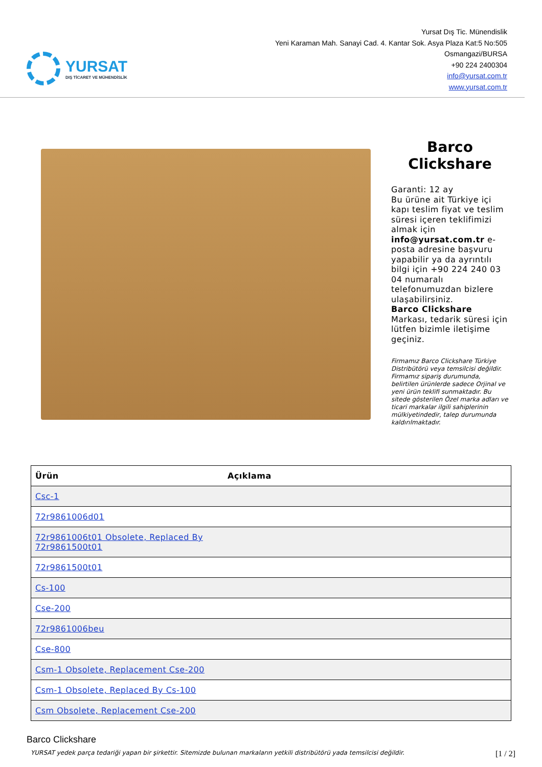YURSAT
DIŞ TİCARET VE MÜHENDİSLİK
Yursat Dış Tic. Münendislik
Yeni Karaman Mah. Sanayi Cad. 4. Kantar Sok. Asya Plaza Kat:5 No:505
Osmangazi/BURSA
+90 224 2400304
info@yursat.com.tr
www.yursat.com.tr
Barco
Clickshare
Garanti: 12 ay
Bu ürüne ait Türkiye içi kapı teslim fiyat ve teslim süresi içeren teklifimizi almak için info@yursat.com.tr e-posta adresine başvuru yapabilir ya da ayrıntılı bilgi için +90 224 240 03 04 numaralı telefonumuzdan bizlere ulaşabilirsiniz.
Barco Clickshare Markası, tedarik süresi için lütfen bizimle iletişime geçiniz.
Firmamız Barco Clickshare Türkiye Distribütörü veya temsilcisi değildir. Firmamız sipariş durumunda, belirtilen ürünlerde sadece Orjinal ve yeni ürün teklifi sunmaktadır. Bu sitede gösterilen Özel marka adları ve ticari markalar ilgili sahiplerinin mülkiyetindedir, talep durumunda kaldırılmaktadır.
| Ürün | Açıklama |
| --- | --- |
| Csc-1 | |
| 72r9861006d01 | |
| 72r9861006t01 Obsolete, Replaced By 72r9861500t01 | |
| 72r9861500t01 | |
| Cs-100 | |
| Cse-200 | |
| 72r9861006beu | |
| Cse-800 | |
| Csm-1 Obsolete, Replacement Cse-200 | |
| Csm-1 Obsolete, Replaced By Cs-100 | |
| Csm Obsolete, Replacement Cse-200 | |
Barco Clickshare
YURSAT yedek parça tedariği yapan bir şirkettir. Sitemizde bulunan markaların yetkili distribütörü yada temsilcisi değildir. [1 / 2]